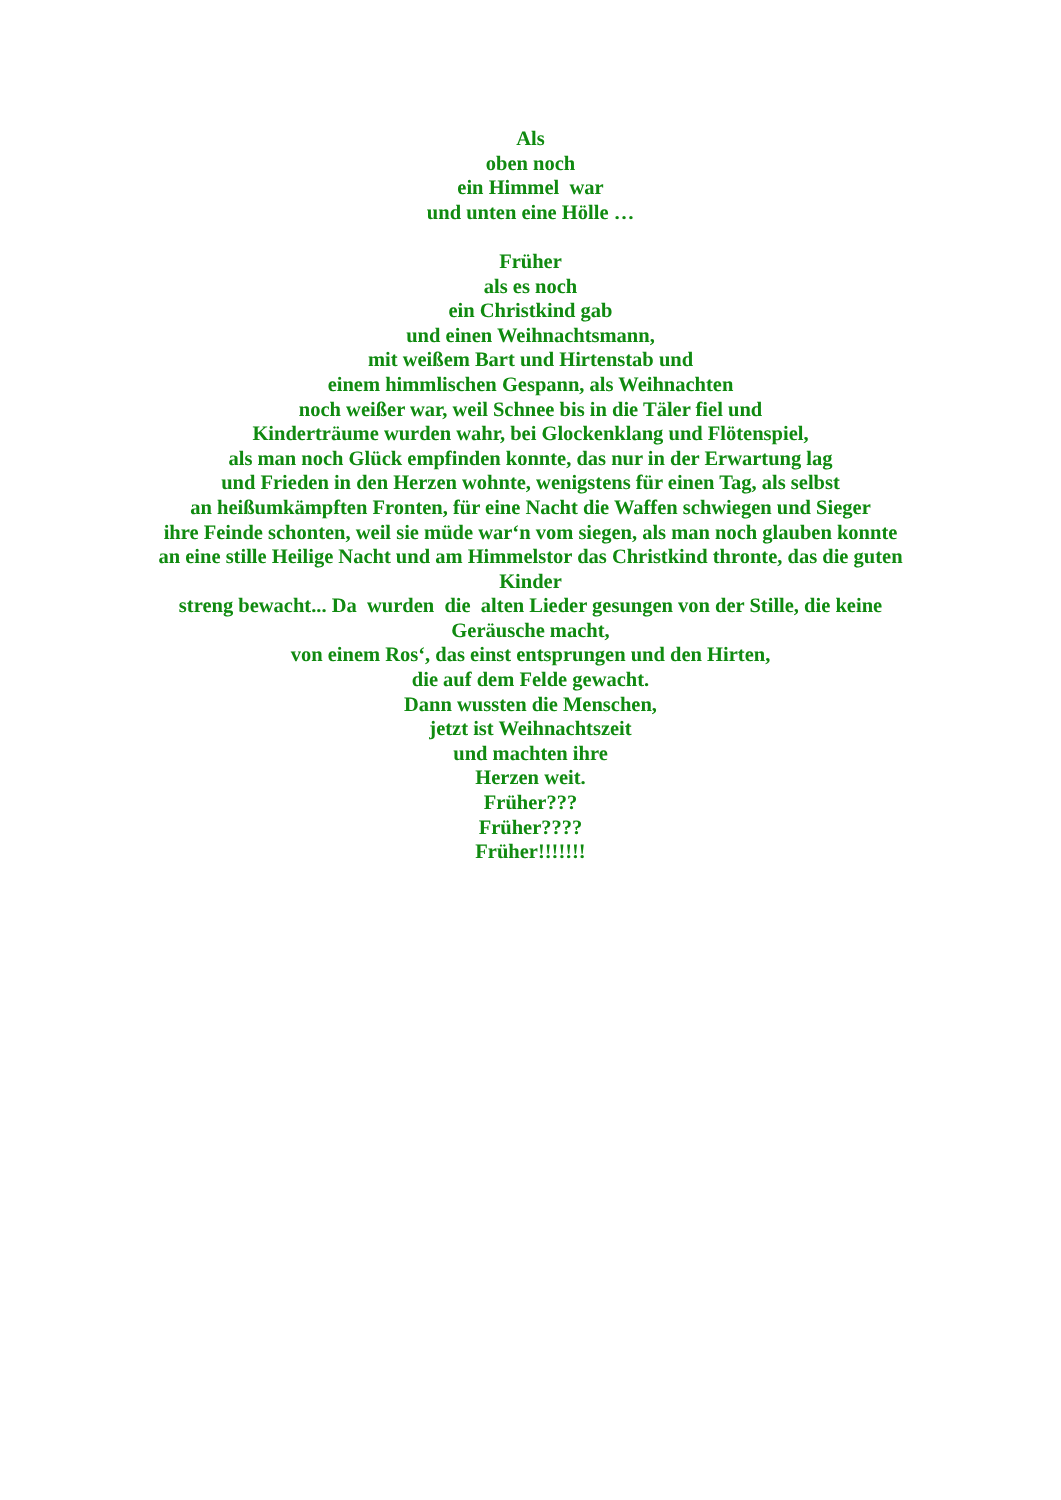Als
oben noch
ein Himmel war
und unten eine Hölle …
Früher
als es noch
ein Christkind gab
und einen Weihnachtsmann,
mit weißem Bart und Hirtenstab und
einem himmlischen Gespann, als Weihnachten
noch weißer war, weil Schnee bis in die Täler fiel und
Kinderträume wurden wahr, bei Glockenklang und Flötenspiel,
als man noch Glück empfinden konnte, das nur in der Erwartung lag
und Frieden in den Herzen wohnte, wenigstens für einen Tag, als selbst
an heißumkämpften Fronten, für eine Nacht die Waffen schwiegen und Sieger
ihre Feinde schonten, weil sie müde war‘n vom siegen, als man noch glauben konnte
an eine stille Heilige Nacht und am Himmelstor das Christkind thronte, das die guten
Kinder
streng bewacht... Da wurden die alten Lieder gesungen von der Stille, die keine
Geräusche macht,
von einem Ros‘, das einst entsprungen und den Hirten,
die auf dem Felde gewacht.
Dann wussten die Menschen,
jetzt ist Weihnachtszeit
und machten ihre
Herzen weit.
Früher???
Früher????
Früher!!!!!!!